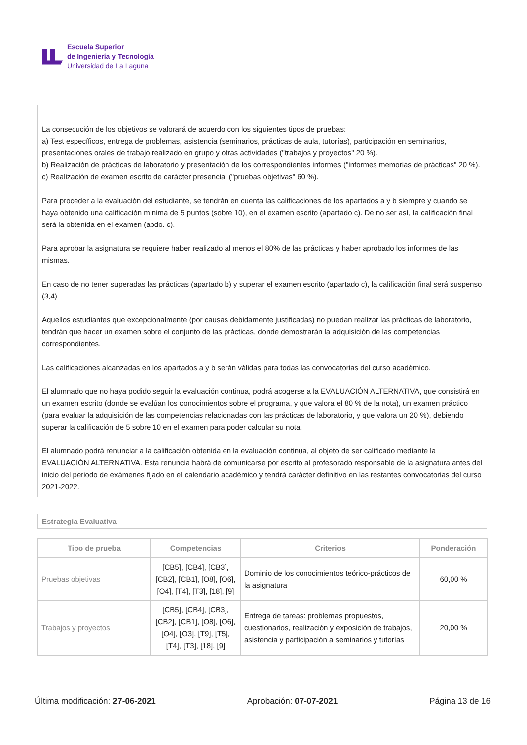Escuela Superior
de Ingeniería y Tecnología
Universidad de La Laguna
La consecución de los objetivos se valorará de acuerdo con los siguientes tipos de pruebas:
a) Test específicos, entrega de problemas, asistencia (seminarios, prácticas de aula, tutorías), participación en seminarios, presentaciones orales de trabajo realizado en grupo y otras actividades ("trabajos y proyectos" 20 %).
b) Realización de prácticas de laboratorio y presentación de los correspondientes informes ("informes memorias de prácticas" 20 %).
c) Realización de examen escrito de carácter presencial ("pruebas objetivas" 60 %).
Para proceder a la evaluación del estudiante, se tendrán en cuenta las calificaciones de los apartados a y b siempre y cuando se haya obtenido una calificación mínima de 5 puntos (sobre 10), en el examen escrito (apartado c). De no ser así, la calificación final será la obtenida en el examen (apdo. c).
Para aprobar la asignatura se requiere haber realizado al menos el 80% de las prácticas y haber aprobado los informes de las mismas.
En caso de no tener superadas las prácticas (apartado b) y superar el examen escrito (apartado c), la calificación final será suspenso (3,4).
Aquellos estudiantes que excepcionalmente (por causas debidamente justificadas) no puedan realizar las prácticas de laboratorio, tendrán que hacer un examen sobre el conjunto de las prácticas, donde demostrarán la adquisición de las competencias correspondientes.
Las calificaciones alcanzadas en los apartados a y b serán válidas para todas las convocatorias del curso académico.
El alumnado que no haya podido seguir la evaluación continua, podrá acogerse a la EVALUACIÓN ALTERNATIVA, que consistirá en un examen escrito (donde se evalúan los conocimientos sobre el programa, y que valora el 80 % de la nota), un examen práctico (para evaluar la adquisición de las competencias relacionadas con las prácticas de laboratorio, y que valora un 20 %), debiendo superar la calificación de 5 sobre 10 en el examen para poder calcular su nota.
El alumnado podrá renunciar a la calificación obtenida en la evaluación continua, al objeto de ser calificado mediante la EVALUACIÓN ALTERNATIVA. Esta renuncia habrá de comunicarse por escrito al profesorado responsable de la asignatura antes del inicio del periodo de exámenes fijado en el calendario académico y tendrá carácter definitivo en las restantes convocatorias del curso 2021-2022.
Estrategia Evaluativa
| Tipo de prueba | Competencias | Criterios | Ponderación |
| --- | --- | --- | --- |
| Pruebas objetivas | [CB5], [CB4], [CB3], [CB2], [CB1], [O8], [O6], [O4], [T4], [T3], [18], [9] | Dominio de los conocimientos teórico-prácticos de la asignatura | 60,00 % |
| Trabajos y proyectos | [CB5], [CB4], [CB3], [CB2], [CB1], [O8], [O6], [O4], [O3], [T9], [T5], [T4], [T3], [18], [9] | Entrega de tareas: problemas propuestos, cuestionarios, realización y exposición de trabajos, asistencia y participación a seminarios y tutorías | 20,00 % |
Última modificación: 27-06-2021 Aprobación: 07-07-2021 Página 13 de 16